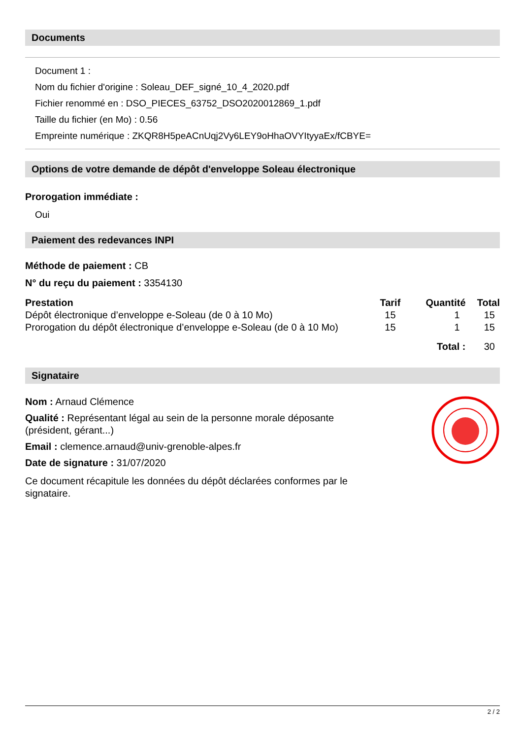Documents
Document 1 :
Nom du fichier d'origine : Soleau_DEF_signé_10_4_2020.pdf
Fichier renommé en : DSO_PIECES_63752_DSO2020012869_1.pdf
Taille du fichier (en Mo) : 0.56
Empreinte numérique : ZKQR8H5peACnUqj2Vy6LEY9oHhaOVYItyyaEx/fCBYE=
Options de votre demande de dépôt d'enveloppe Soleau électronique
Prorogation immédiate :
Oui
Paiement des redevances INPI
Méthode de paiement : CB
N° du reçu du paiement : 3354130
| Prestation | Tarif | Quantité | Total |
| --- | --- | --- | --- |
| Dépôt électronique d’enveloppe e-Soleau (de 0 à 10 Mo) | 15 | 1 | 15 |
| Prorogation du dépôt électronique d’enveloppe e-Soleau (de 0 à 10 Mo) | 15 | 1 | 15 |
| | Total : | | 30 |
Signataire
Nom : Arnaud Clémence
Qualité : Représentant légal au sein de la personne morale déposante (président, gérant...)
Email : clemence.arnaud@univ-grenoble-alpes.fr
Date de signature : 31/07/2020
Ce document récapitule les données du dépôt déclarées conformes par le signataire.
2 / 2